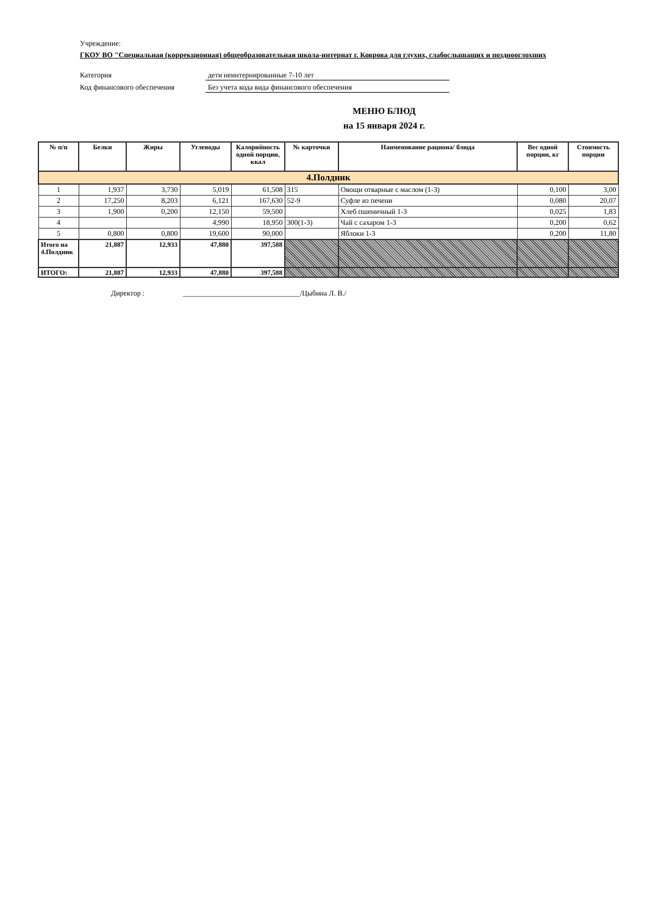Учреждение:
ГКОУ ВО "Специальная (коррекционная) общеобразовательная школа-интернат г. Коврова для глухих, слабослышащих и позднооглохших
Категория дети неинтернированные 7-10 лет
Код финансового обеспечения Без учета кода вида финансового обеспечения
МЕНЮ БЛЮД
на 15 января 2024 г.
| № п/п | Белки | Жиры | Углеводы | Калорийность одной порции, ккал | № карточки | Наименование рациона/ блюда | Вес одной порции, кг | Стоимость порции |
| --- | --- | --- | --- | --- | --- | --- | --- | --- |
| 4.Полдник | | | | | | | | |
| 1 | 1,937 | 3,730 | 5,019 | 61,508 | 315 | Овощи отварные с маслом (1-3) | 0,100 | 3,00 |
| 2 | 17,250 | 8,203 | 6,121 | 167,630 | 52-9 | Суфле из печени | 0,080 | 20,07 |
| 3 | 1,900 | 0,200 | 12,150 | 59,500 | | Хлеб пшеничный 1-3 | 0,025 | 1,83 |
| 4 | | | 4,990 | 18,950 | 300(1-3) | Чай с сахаром 1-3 | 0,200 | 0,62 |
| 5 | 0,800 | 0,800 | 19,600 | 90,000 | | Яблоки 1-3 | 0,200 | 11,80 |
| Итого на 4.Полдник | 21,887 | 12,933 | 47,880 | 397,588 | | | | |
| ИТОГО: | 21,887 | 12,933 | 47,880 | 397,588 | | | | |
Директор : ________________________________/Цыбина Л. В./